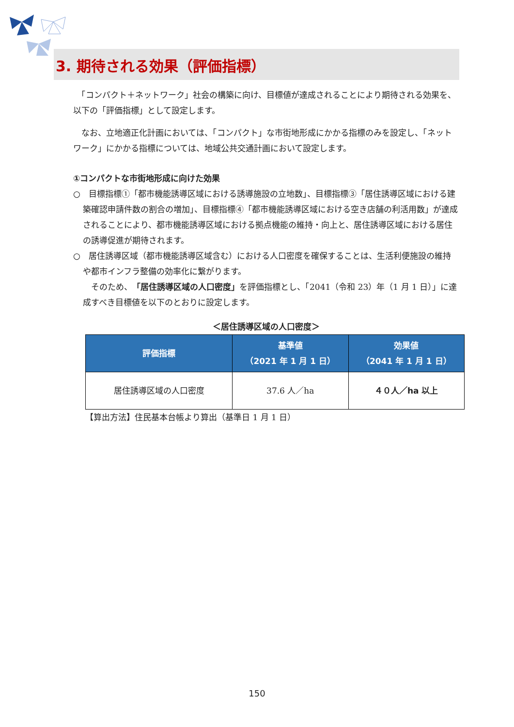3. 期待される効果（評価指標）
　「コンパクト＋ネットワーク」社会の構築に向け、目標値が達成されることにより期待される効果を、以下の「評価指標」として設定します。
　なお、立地適正化計画においては、「コンパクト」な市街地形成にかかる指標のみを設定し、「ネットワーク」にかかる指標については、地域公共交通計画において設定します。
①コンパクトな市街地形成に向けた効果
○　目標指標①「都市機能誘導区域における誘導施設の立地数」、目標指標③「居住誘導区域における建築確認申請件数の割合の増加」、目標指標④「都市機能誘導区域における空き店舗の利活用数」が達成されることにより、都市機能誘導区域における拠点機能の維持・向上と、居住誘導区域における居住の誘導促進が期待されます。
○　居住誘導区域（都市機能誘導区域含む）における人口密度を確保することは、生活利便施設の維持や都市インフラ整備の効率化に繋がります。
　そのため、「居住誘導区域の人口密度」を評価指標とし、「2041（令和 23）年（1 月 1 日）」に達成すべき目標値を以下のとおりに設定します。
＜居住誘導区域の人口密度＞
| 評価指標 | 基準値 （2021 年 1 月 1 日） | 効果値 （2041 年 1 月 1 日） |
| --- | --- | --- |
| 居住誘導区域の人口密度 | 37.6 人／ha | ４０人／ha 以上 |
【算出方法】住民基本台帳より算出（基準日 1 月 1 日）
150